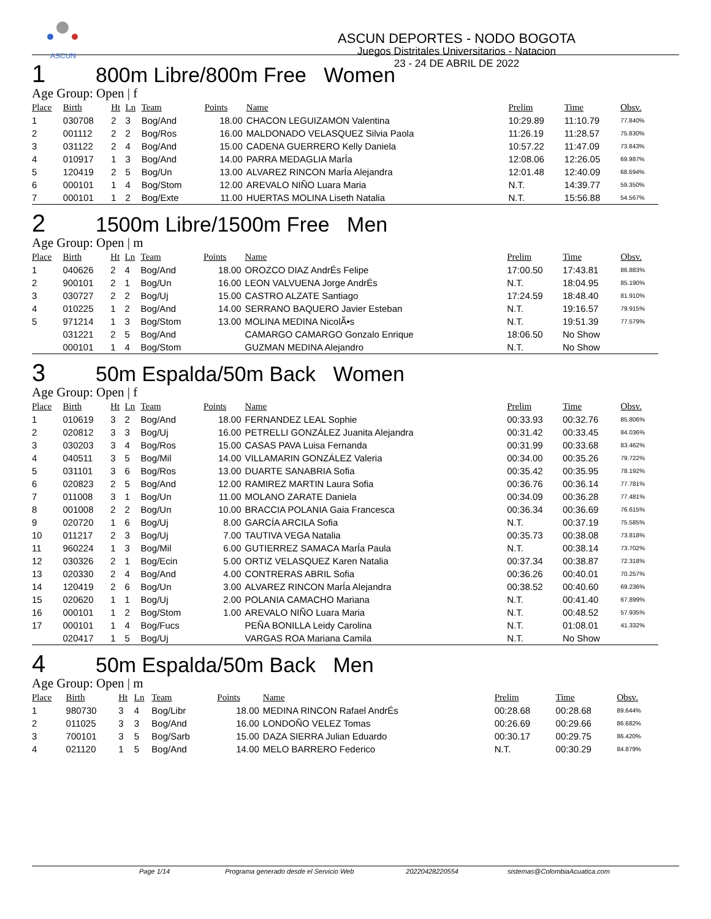ASCUN
ASCUN DEPORTES - NODO BOGOTA
Juegos Distritales Universitarios - Natacion
23 - 24 DE ABRIL DE 2022
1 800m Libre/800m Free Women
Age Group: Open | f
| Place | Birth | Ht | Ln | Team | Points | Name | Prelim | Time | Obsv. |
| --- | --- | --- | --- | --- | --- | --- | --- | --- | --- |
| 1 | 030708 | 2 | 3 | Bog/And | 18.00 | CHACON LEGUIZAMON Valentina | 10:29.89 | 11:10.79 | 77.840% |
| 2 | 001112 | 2 | 2 | Bog/Ros | 16.00 | MALDONADO VELASQUEZ Silvia Paola | 11:26.19 | 11:28.57 | 75.830% |
| 3 | 031122 | 2 | 4 | Bog/And | 15.00 | CADENA GUERRERO Kelly Daniela | 10:57.22 | 11:47.09 | 73.843% |
| 4 | 010917 | 1 | 3 | Bog/And | 14.00 | PARRA MEDAGLIA MarÍa | 12:08.06 | 12:26.05 | 69.987% |
| 5 | 120419 | 2 | 5 | Bog/Un | 13.00 | ALVAREZ RINCON MarÍa Alejandra | 12:01.48 | 12:40.09 | 68.694% |
| 6 | 000101 | 1 | 4 | Bog/Stom | 12.00 | AREVALO NIÑO Luara Maria | N.T. | 14:39.77 | 59.350% |
| 7 | 000101 | 1 | 2 | Bog/Exte | 11.00 | HUERTAS MOLINA Liseth Natalia | N.T. | 15:56.88 | 54.567% |
2 1500m Libre/1500m Free Men
Age Group: Open | m
| Place | Birth | Ht | Ln | Team | Points | Name | Prelim | Time | Obsv. |
| --- | --- | --- | --- | --- | --- | --- | --- | --- | --- |
| 1 | 040626 | 2 | 4 | Bog/And | 18.00 | OROZCO DIAZ AndrÉs Felipe | 17:00.50 | 17:43.81 | 86.883% |
| 2 | 900101 | 2 | 1 | Bog/Un | 16.00 | LEON VALVUENA Jorge AndrÉs | N.T. | 18:04.95 | 85.190% |
| 3 | 030727 | 2 | 2 | Bog/Uj | 15.00 | CASTRO ALZATE Santiago | 17:24.59 | 18:48.40 | 81.910% |
| 4 | 010225 | 1 | 2 | Bog/And | 14.00 | SERRANO BAQUERO Javier Esteban | N.T. | 19:16.57 | 79.915% |
| 5 | 971214 | 1 | 3 | Bog/Stom | 13.00 | MOLINA MEDINA NicolÃ•s | N.T. | 19:51.39 | 77.579% |
| | 031221 | 2 | 5 | Bog/And | | CAMARGO CAMARGO Gonzalo Enrique | 18:06.50 | No Show | |
| | 000101 | 1 | 4 | Bog/Stom | | GUZMAN MEDINA Alejandro | N.T. | No Show | |
3 50m Espalda/50m Back Women
Age Group: Open | f
| Place | Birth | Ht | Ln | Team | Points | Name | Prelim | Time | Obsv. |
| --- | --- | --- | --- | --- | --- | --- | --- | --- | --- |
| 1 | 010619 | 3 | 2 | Bog/And | 18.00 | FERNANDEZ LEAL Sophie | 00:33.93 | 00:32.76 | 85.806% |
| 2 | 020812 | 3 | 3 | Bog/Uj | 16.00 | PETRELLI GONZÁLEZ Juanita Alejandra | 00:31.42 | 00:33.45 | 84.036% |
| 3 | 030203 | 3 | 4 | Bog/Ros | 15.00 | CASAS PAVA Luisa Fernanda | 00:31.99 | 00:33.68 | 83.462% |
| 4 | 040511 | 3 | 5 | Bog/Mil | 14.00 | VILLAMARIN GONZÁLEZ Valeria | 00:34.00 | 00:35.26 | 79.722% |
| 5 | 031101 | 3 | 6 | Bog/Ros | 13.00 | DUARTE SANABRIA Sofia | 00:35.42 | 00:35.95 | 78.192% |
| 6 | 020823 | 2 | 5 | Bog/And | 12.00 | RAMIREZ MARTIN Laura Sofia | 00:36.76 | 00:36.14 | 77.781% |
| 7 | 011008 | 3 | 1 | Bog/Un | 11.00 | MOLANO ZARATE Daniela | 00:34.09 | 00:36.28 | 77.481% |
| 8 | 001008 | 2 | 2 | Bog/Un | 10.00 | BRACCIA POLANIA Gaia Francesca | 00:36.34 | 00:36.69 | 76.615% |
| 9 | 020720 | 1 | 6 | Bog/Uj | 8.00 | GARCÍA ARCILA Sofia | N.T. | 00:37.19 | 75.585% |
| 10 | 011217 | 2 | 3 | Bog/Uj | 7.00 | TAUTIVA VEGA Natalia | 00:35.73 | 00:38.08 | 73.818% |
| 11 | 960224 | 1 | 3 | Bog/Mil | 6.00 | GUTIERREZ SAMACA MarÍa Paula | N.T. | 00:38.14 | 73.702% |
| 12 | 030326 | 2 | 1 | Bog/Ecin | 5.00 | ORTIZ VELASQUEZ Karen Natalia | 00:37.34 | 00:38.87 | 72.318% |
| 13 | 020330 | 2 | 4 | Bog/And | 4.00 | CONTRERAS ABRIL Sofia | 00:36.26 | 00:40.01 | 70.257% |
| 14 | 120419 | 2 | 6 | Bog/Un | 3.00 | ALVAREZ RINCON MarÍa Alejandra | 00:38.52 | 00:40.60 | 69.236% |
| 15 | 020620 | 1 | 1 | Bog/Uj | 2.00 | POLANIA CAMACHO Mariana | N.T. | 00:41.40 | 67.899% |
| 16 | 000101 | 1 | 2 | Bog/Stom | 1.00 | AREVALO NIÑO Luara Maria | N.T. | 00:48.52 | 57.935% |
| 17 | 000101 | 1 | 4 | Bog/Fucs | | PEÑA BONILLA Leidy Carolina | N.T. | 01:08.01 | 41.332% |
| | 020417 | 1 | 5 | Bog/Uj | | VARGAS ROA Mariana Camila | N.T. | No Show | |
4 50m Espalda/50m Back Men
Age Group: Open | m
| Place | Birth | Ht | Ln | Team | Points | Name | Prelim | Time | Obsv. |
| --- | --- | --- | --- | --- | --- | --- | --- | --- | --- |
| 1 | 980730 | 3 | 4 | Bog/Libr | 18.00 | MEDINA RINCON Rafael AndrÉs | 00:28.68 | 00:28.68 | 89.644% |
| 2 | 011025 | 3 | 3 | Bog/And | 16.00 | LONDOÑO VELEZ Tomas | 00:26.69 | 00:29.66 | 86.682% |
| 3 | 700101 | 3 | 5 | Bog/Sarb | 15.00 | DAZA SIERRA Julian Eduardo | 00:30.17 | 00:29.75 | 86.420% |
| 4 | 021120 | 1 | 5 | Bog/And | 14.00 | MELO BARRERO Federico | N.T. | 00:30.29 | 84.879% |
Page 1/14 Programa generado desde el Servicio Web 20220428220554 sistemas@ColombiaAcuatica.com